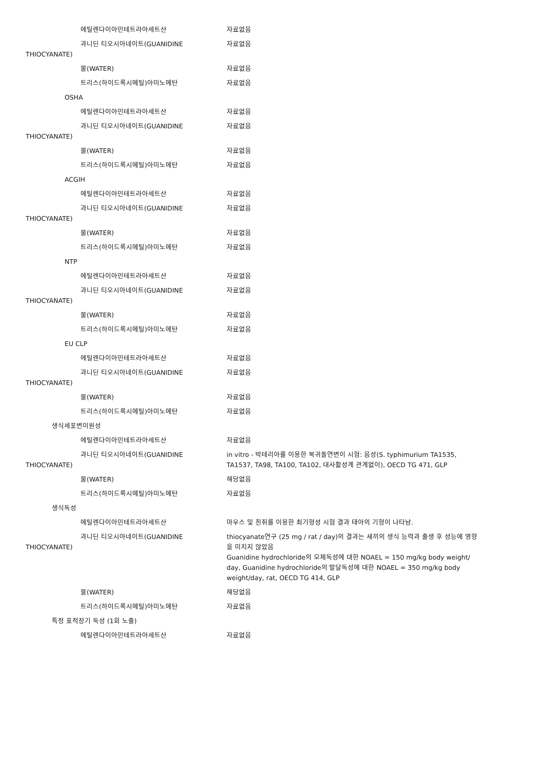에틸렌다이아민테트라아세트산 자료없음
과니딘 티오시아네이트(GUANIDINE
THIOCYANATE)
자료없음
물(WATER) 자료없음
트리스(하이드록시메틸)아미노메탄 자료없음
OSHA
에틸렌다이아민테트라아세트산 자료없음
과니딘 티오시아네이트(GUANIDINE
THIOCYANATE)
자료없음
물(WATER) 자료없음
트리스(하이드록시메틸)아미노메탄 자료없음
ACGIH
에틸렌다이아민테트라아세트산 자료없음
과니딘 티오시아네이트(GUANIDINE
THIOCYANATE)
자료없음
물(WATER) 자료없음
트리스(하이드록시메틸)아미노메탄 자료없음
NTP
에틸렌다이아민테트라아세트산 자료없음
과니딘 티오시아네이트(GUANIDINE
THIOCYANATE)
자료없음
물(WATER) 자료없음
트리스(하이드록시메틸)아미노메탄 자료없음
EU CLP
에틸렌다이아민테트라아세트산 자료없음
과니딘 티오시아네이트(GUANIDINE
THIOCYANATE)
자료없음
물(WATER) 자료없음
트리스(하이드록시메틸)아미노메탄 자료없음
생식세포변이원성
에틸렌다이아민테트라아세트산 자료없음
과니딘 티오시아네이트(GUANIDINE
THIOCYANATE)
in vitro - 박테리아를 이용한 복귀돌연변이 시험: 음성(S. typhimurium TA1535, TA1537, TA98, TA100, TA102, 대사활성계 관계없이), OECD TG 471, GLP
물(WATER) 해당없음
트리스(하이드록시메틸)아미노메탄 자료없음
생식독성
에틸렌다이아민테트라아세트산 마우스 및 흰쥐를 이용한 최기형성 시험 결과 태아의 기형이 나타남.
과니딘 티오시아네이트(GUANIDINE
THIOCYANATE)
thiocyanate연구 (25 mg / rat / day)의 결과는 새끼의 생식 능력과 출생 후 성능에 영향을 미치지 않았음
Guanidine hydrochloride의 모체독성에 대한 NOAEL = 150 mg/kg body weight/ day, Guanidine hydrochloride의 발달독성에 대한 NOAEL = 350 mg/kg body weight/day, rat, OECD TG 414, GLP
물(WATER) 해당없음
트리스(하이드록시메틸)아미노메탄 자료없음
특정 표적장기 독성 (1회 노출)
에틸렌다이아민테트라아세트산 자료없음